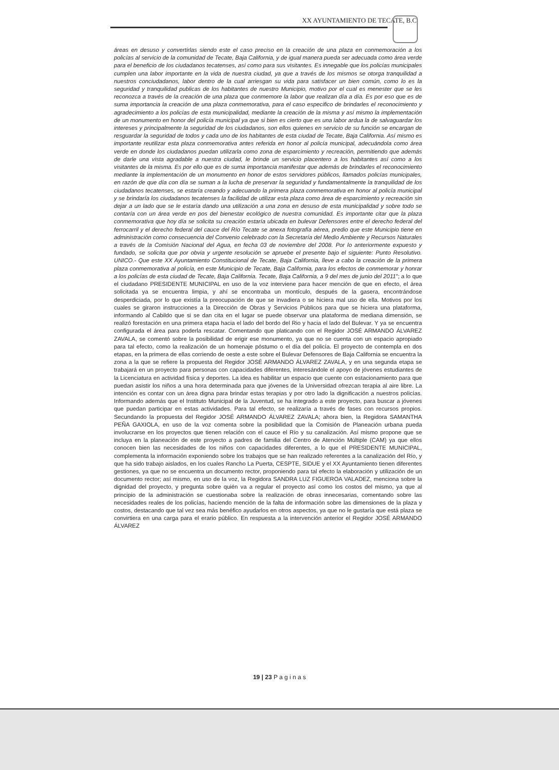XX AYUNTAMIENTO DE TECATE, B.C.
áreas en desuso y convertirlas siendo este el caso preciso en la creación de una plaza en conmemoración a los policías al servicio de la comunidad de Tecate, Baja California, y de igual manera pueda ser adecuada como área verde para el beneficio de los ciudadanos tecatenses, así como para sus visitantes. Es innegable que los policías municipales cumplen una labor importante en la vida de nuestra ciudad, ya que a través de los mismos se otorga tranquilidad a nuestros conciudadanos, labor dentro de la cual arriesgan su vida para satisfacer un bien común, como lo es la seguridad y tranquilidad publicas de los habitantes de nuestro Municipio, motivo por el cual es menester que se les reconozca a través de la creación de una plaza que conmemore la labor que realizan día a día. Es por eso que es de suma importancia la creación de una plaza conmemorativa, para el caso especifico de brindarles el reconocimiento y agradecimiento a los policías de esta municipalidad, mediante la creación de la misma y así mismo la implementación de un monumento en honor del policía municipal ya que si bien es cierto que es una labor ardua la de salvaguardar los intereses y principalmente la seguridad de los ciudadanos, son ellos quienes en servicio de su función se encargan de resguardar la seguridad de todos y cada uno de los habitantes de esta ciudad de Tecate, Baja California. Así mismo es importante reutilizar esta plaza conmemorativa antes referida en honor al policía municipal, adecuándola como área verde en donde los ciudadanos puedan utilizarla como zona de esparcimiento y recreación, permitiendo que además de darle una vista agradable a nuestra ciudad, le brinde un servicio placentero a los habitantes así como a los visitantes de la misma. Es por ello que es de suma importancia manifestar que además de brindarles el reconocimiento mediante la implementación de un monumento en honor de estos servidores públicos, llamados policías municipales, en razón de que día con día se suman a la lucha de preservar la seguridad y fundamentalmente la tranquilidad de los ciudadanos tecatenses, se estaría creando y adecuando la primera plaza conmemorativa en honor al policía municipal y se brindaría los ciudadanos tecatenses la facilidad de utilizar esta plaza como área de esparcimiento y recreación sin dejar a un lado que se le estaría dando una utilización a una zona en desuso de esta municipalidad y sobre todo se contaría con un área verde en pos del bienestar ecológico de nuestra comunidad. Es importante citar que la plaza conmemorativa que hoy día se solicita su creación estaría ubicada en bulevar Defensores entre el derecho federal del ferrocarril y el derecho federal del cauce del Río Tecate se anexa fotografía aérea, predio que este Municipio tiene en administración como consecuencia del Convenio celebrado con la Secretaría del Medio Ambiente y Recursos Naturales a través de la Comisión Nacional del Agua, en fecha 03 de noviembre del 2008. Por lo anteriormente expuesto y fundado, se solicita que por obvia y urgente resolución se apruebe el presente bajo el siguiente: Punto Resolutivo. UNICO.- Que este XX Ayuntamiento Constitucional de Tecate, Baja California, lleve a cabo la creación de la primera plaza conmemorativa al policía, en este Municipio de Tecate, Baja California, para los efectos de conmemorar y honrar a los policías de esta ciudad de Tecate, Baja California. Tecate, Baja California, a 9 del mes de junio del 2011"; a lo que el ciudadano PRESIDENTE MUNICIPAL en uso de la voz interviene para hacer mención de que en efecto, el área solicitada ya se encuentra limpia, y ahí se encontraba un montículo, después de la gasera, encontrándose desperdiciada, por lo que existía la preocupación de que se invadiera o se hiciera mal uso de ella. Motivos por los cuales se giraron instrucciones a la Dirección de Obras y Servicios Públicos para que se hiciera una plataforma, informando al Cabildo que si se dan cita en el lugar se puede observar una plataforma de mediana dimensión, se realizó forestación en una primera etapa hacia el lado del bordo del Rio y hacia el lado del Bulevar. Y ya se encuentra configurada el área para poderla rescatar. Comentando que platicando con el Regidor JOSÉ ARMANDO ÁLVAREZ ZAVALA, se comentó sobre la posibilidad de erigir ese monumento, ya que no se cuenta con un espacio apropiado para tal efecto, como la realización de un homenaje póstumo o el día del policía. El proyecto de contempla en dos etapas, en la primera de ellas corriendo de oeste a este sobre el Bulevar Defensores de Baja California se encuentra la zona a la que se refiere la propuesta del Regidor JOSÉ ARMANDO ÁLVAREZ ZAVALA, y en una segunda etapa se trabajará en un proyecto para personas con capacidades diferentes, interesándole el apoyo de jóvenes estudiantes de la Licenciatura en actividad física y deportes. La idea es habilitar un espacio que cuente con estacionamiento para que puedan asistir los niños a una hora determinada para que jóvenes de la Universidad ofrezcan terapia al aire libre. La intención es contar con un área digna para brindar estas terapias y por otro lado la dignificación a nuestros policías. Informando además que el Instituto Municipal de la Juventud, se ha integrado a este proyecto, para buscar a jóvenes que puedan participar en estas actividades. Para tal efecto, se realizaría a través de fases con recursos propios. Secundando la propuesta del Regidor JOSÉ ARMANDO ÁLVAREZ ZAVALA; ahora bien, la Regidora SAMANTHA PEÑA GAXIOLA, en uso de la voz comenta sobre la posibilidad que la Comisión de Planeación urbana pueda involucrarse en los proyectos que tienen relación con el cauce el Río y su canalización. Así mismo propone que se incluya en la planeación de este proyecto a padres de familia del Centro de Atención Múltiple (CAM) ya que ellos conocen bien las necesidades de los niños con capacidades diferentes, a lo que el PRESIDENTE MUNICIPAL, complementa la información exponiendo sobre los trabajos que se han realizado referentes a la canalización del Río, y que ha sido trabajo aislados, en los cuales Rancho La Puerta, CESPTE, SIDUE y el XX Ayuntamiento tienen diferentes gestiones, ya que no se encuentra un documento rector, proponiendo para tal efecto la elaboración y utilización de un documento rector; así mismo, en uso de la voz, la Regidora SANDRA LUZ FIGUEROA VALADEZ, menciona sobre la dignidad del proyecto, y pregunta sobre quién va a regular el proyecto así como los costos del mismo, ya que al principio de la administración se cuestionaba sobre la realización de obras innecesarias, comentando sobre las necesidades reales de los policías, haciendo mención de la falta de información sobre las dimensiones de la plaza y costos, destacando que tal vez sea más benéfico ayudarlos en otros aspectos, ya que no le gustaría que está plaza se convirtiera en una carga para el erario público. En respuesta a la intervención anterior el Regidor JOSÉ ARMANDO ÁLVAREZ
19 | 23 P a g i n a s